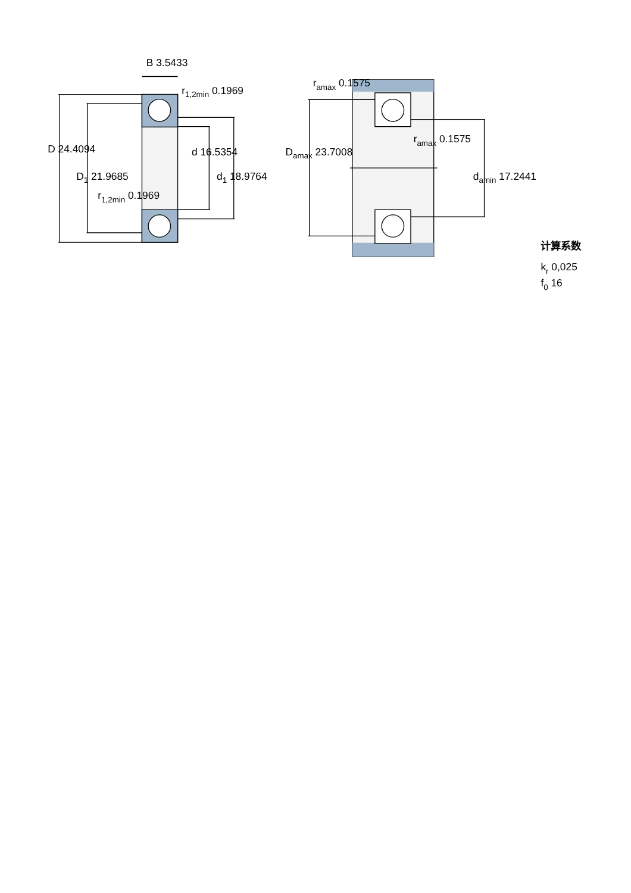B 3.5433
r1,2min 0.1969
D 24.4094
d 16.5354
D1 21.9685
d1 18.9764
r1,2min 0.1969
ramax 0.1575
ramax 0.1575
Damax 23.7008
damin 17.2441
计算系数
kr 0,025
f0 16